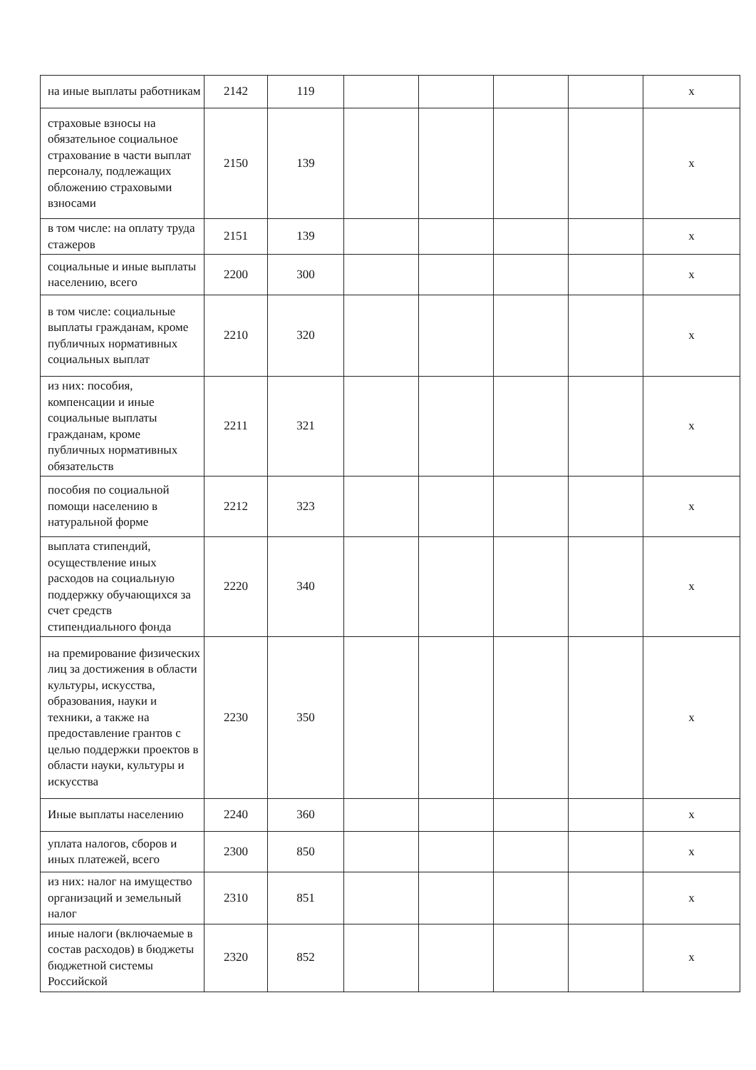| на иные выплаты работникам | 2142 | 119 | | | | | х |
| страховые взносы на обязательное социальное страхование в части выплат персоналу, подлежащих обложению страховыми взносами | 2150 | 139 | | | | | х |
| в том числе: на оплату труда стажеров | 2151 | 139 | | | | | х |
| социальные и иные выплаты населению, всего | 2200 | 300 | | | | | х |
| в том числе: социальные выплаты гражданам, кроме публичных нормативных социальных выплат | 2210 | 320 | | | | | х |
| из них: пособия, компенсации и иные социальные выплаты гражданам, кроме публичных нормативных обязательств | 2211 | 321 | | | | | х |
| пособия по социальной помощи населению в натуральной форме | 2212 | 323 | | | | | х |
| выплата стипендий, осуществление иных расходов на социальную поддержку обучающихся за счет средств стипендиального фонда | 2220 | 340 | | | | | х |
| на премирование физических лиц за достижения в области культуры, искусства, образования, науки и техники, а также на предоставление грантов с целью поддержки проектов в области науки, культуры и искусства | 2230 | 350 | | | | | х |
| Иные выплаты населению | 2240 | 360 | | | | | х |
| уплата налогов, сборов и иных платежей, всего | 2300 | 850 | | | | | х |
| из них: налог на имущество организаций и земельный налог | 2310 | 851 | | | | | х |
| иные налоги (включаемые в состав расходов) в бюджеты бюджетной системы Российской | 2320 | 852 | | | | | х |